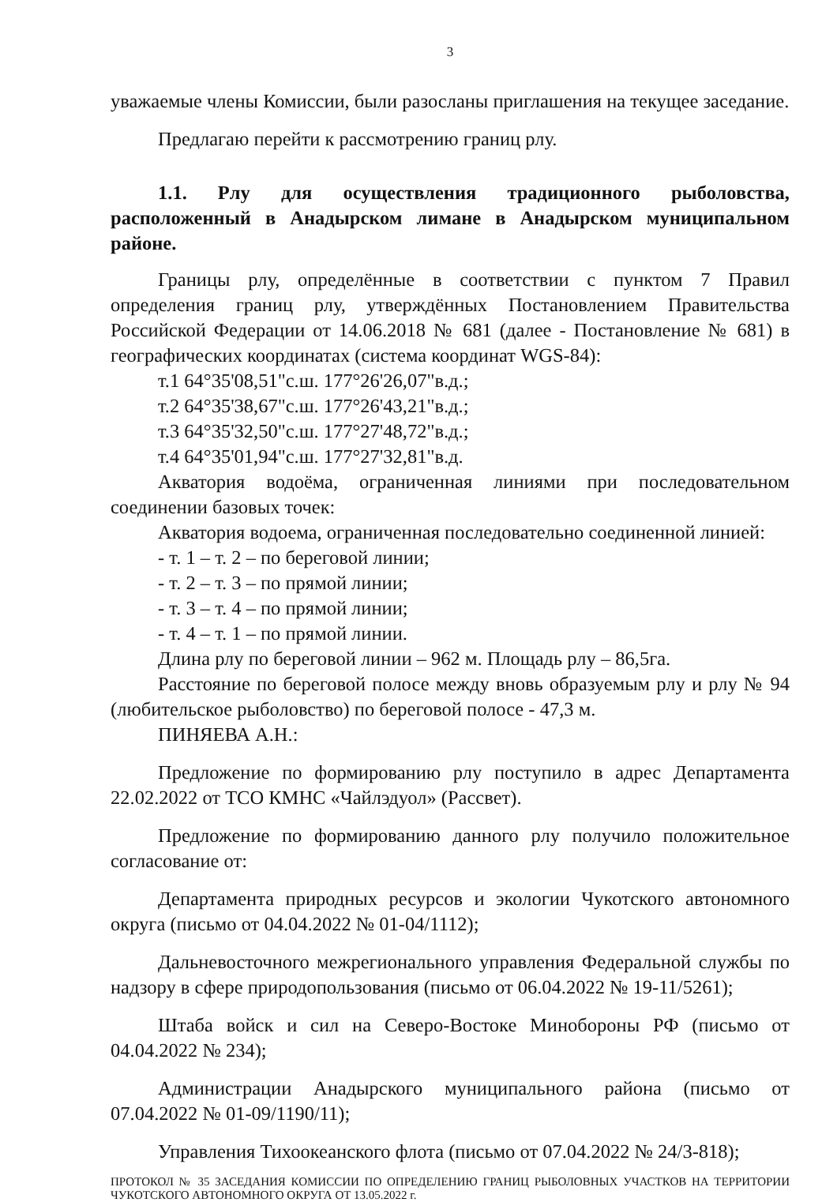3
уважаемые члены Комиссии, были разосланы приглашения на текущее заседание.
Предлагаю перейти к рассмотрению границ рлу.
1.1. Рлу для осуществления традиционного рыболовства, расположенный в Анадырском лимане в Анадырском муниципальном районе.
Границы рлу, определённые в соответствии с пунктом 7 Правил определения границ рлу, утверждённых Постановлением Правительства Российской Федерации от 14.06.2018 № 681 (далее - Постановление № 681) в географических координатах (система координат WGS-84):
т.1 64°35'08,51"с.ш. 177°26'26,07"в.д.;
т.2 64°35'38,67"с.ш. 177°26'43,21"в.д.;
т.3 64°35'32,50"с.ш. 177°27'48,72"в.д.;
т.4 64°35'01,94"с.ш. 177°27'32,81"в.д.
Акватория водоёма, ограниченная линиями при последовательном соединении базовых точек:
Акватория водоема, ограниченная последовательно соединенной линией:
- т. 1 – т. 2 – по береговой линии;
- т. 2 – т. 3 – по прямой линии;
- т. 3 – т. 4 – по прямой линии;
- т. 4 – т. 1 – по прямой линии.
Длина рлу по береговой линии – 962 м. Площадь рлу – 86,5га.
Расстояние по береговой полосе между вновь образуемым рлу и рлу № 94 (любительское рыболовство) по береговой полосе - 47,3 м.
ПИНЯЕВА А.Н.:
Предложение по формированию рлу поступило в адрес Департамента 22.02.2022 от ТСО КМНС «Чайлэдуол» (Рассвет).
Предложение по формированию данного рлу получило положительное согласование от:
Департамента природных ресурсов и экологии Чукотского автономного округа (письмо от 04.04.2022 № 01-04/1112);
Дальневосточного межрегионального управления Федеральной службы по надзору в сфере природопользования (письмо от 06.04.2022 № 19-11/5261);
Штаба войск и сил на Северо-Востоке Минобороны РФ (письмо от 04.04.2022 № 234);
Администрации Анадырского муниципального района (письмо от 07.04.2022 № 01-09/1190/11);
Управления Тихоокеанского флота (письмо от 07.04.2022 № 24/3-818);
ПРОТОКОЛ № 35 ЗАСЕДАНИЯ КОМИССИИ ПО ОПРЕДЕЛЕНИЮ ГРАНИЦ РЫБОЛОВНЫХ УЧАСТКОВ НА ТЕРРИТОРИИ ЧУКОТСКОГО АВТОНОМНОГО ОКРУГА ОТ 13.05.2022 г.